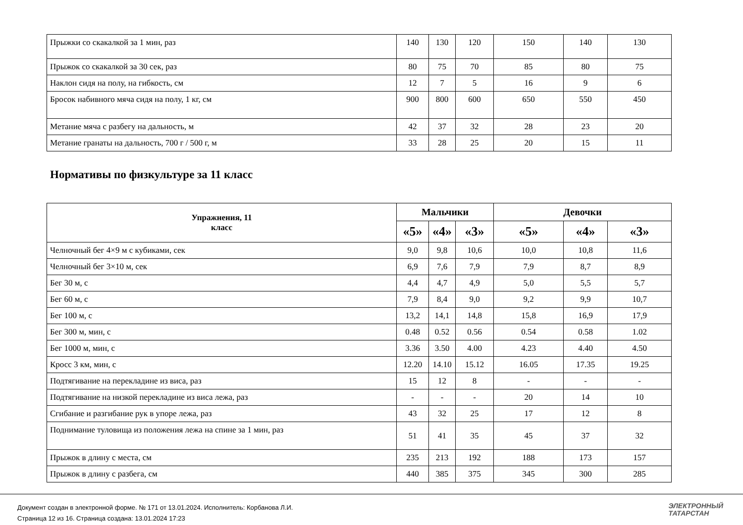| Прыжки со скакалкой за 1 мин, раз | 140 | 130 | 120 | 150 | 140 | 130 |
| Прыжок со скакалкой за 30 сек, раз | 80 | 75 | 70 | 85 | 80 | 75 |
| Наклон сидя на полу, на гибкость, см | 12 | 7 | 5 | 16 | 9 | 6 |
| Бросок набивного мяча сидя на полу, 1 кг, см | 900 | 800 | 600 | 650 | 550 | 450 |
| Метание мяча с разбегу на дальность, м | 42 | 37 | 32 | 28 | 23 | 20 |
| Метание гранаты на дальность, 700 г / 500 г, м | 33 | 28 | 25 | 20 | 15 | 11 |
Нормативы по физкультуре за 11 класс
| Упражнения, 11 класс | Мальчики | | | Девочки | | |
| --- | --- | --- | --- | --- | --- | --- |
| | «5» | «4» | «3» | «5» | «4» | «3» |
| Челночный бег 4×9 м с кубиками, сек | 9,0 | 9,8 | 10,6 | 10,0 | 10,8 | 11,6 |
| Челночный бег 3×10 м, сек | 6,9 | 7,6 | 7,9 | 7,9 | 8,7 | 8,9 |
| Бег 30 м, с | 4,4 | 4,7 | 4,9 | 5,0 | 5,5 | 5,7 |
| Бег 60 м, с | 7,9 | 8,4 | 9,0 | 9,2 | 9,9 | 10,7 |
| Бег 100 м, с | 13,2 | 14,1 | 14,8 | 15,8 | 16,9 | 17,9 |
| Бег 300 м, мин, с | 0.48 | 0.52 | 0.56 | 0.54 | 0.58 | 1.02 |
| Бег 1000 м, мин, с | 3.36 | 3.50 | 4.00 | 4.23 | 4.40 | 4.50 |
| Кросс 3 км, мин, с | 12.20 | 14.10 | 15.12 | 16.05 | 17.35 | 19.25 |
| Подтягивание на перекладине из виса, раз | 15 | 12 | 8 | - | - | - |
| Подтягивание на низкой перекладине из виса лежа, раз | - | - | - | 20 | 14 | 10 |
| Сгибание и разгибание рук в упоре лежа, раз | 43 | 32 | 25 | 17 | 12 | 8 |
| Поднимание туловища из положения лежа на спине за 1 мин, раз | 51 | 41 | 35 | 45 | 37 | 32 |
| Прыжок в длину с места, см | 235 | 213 | 192 | 188 | 173 | 157 |
| Прыжок в длину с разбега, см | 440 | 385 | 375 | 345 | 300 | 285 |
Документ создан в электронной форме. № 171 от 13.01.2024. Исполнитель: Корбанова Л.И.
Страница 12 из 16. Страница создана: 13.01.2024 17:23
ЭЛЕКТРОННЫЙ
ТАТАРСТАН